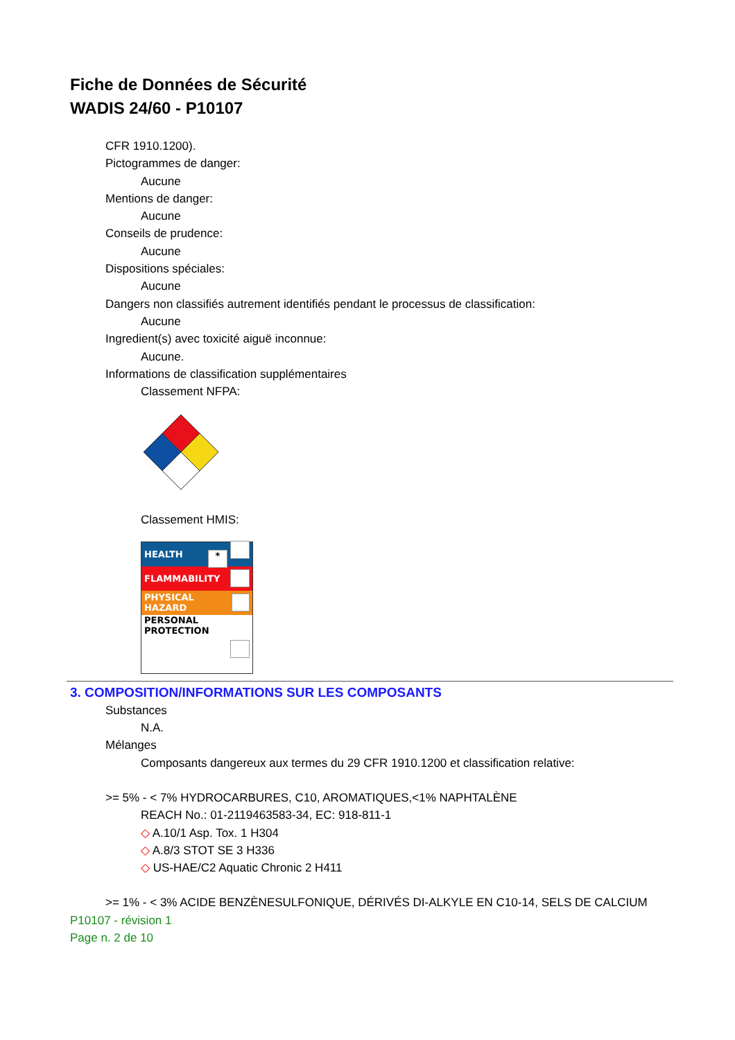Fiche de Données de Sécurité
WADIS 24/60 - P10107
CFR 1910.1200).
Pictogrammes de danger:
Aucune
Mentions de danger:
Aucune
Conseils de prudence:
Aucune
Dispositions spéciales:
Aucune
Dangers non classifiés autrement identifiés pendant le processus de classification:
Aucune
Ingredient(s) avec toxicité aiguë inconnue:
Aucune.
Informations de classification supplémentaires
Classement NFPA:
Classement HMIS:
HEALTH *
FLAMMABILITY
PHYSICAL HAZARD
PERSONAL PROTECTION
3. COMPOSITION/INFORMATIONS SUR LES COMPOSANTS
Substances
N.A.
Mélanges
Composants dangereux aux termes du 29 CFR 1910.1200 et classification relative:
>= 5% - < 7% HYDROCARBURES, C10, AROMATIQUES,<1% NAPHTALÈNE
REACH No.: 01-2119463583-34, EC: 918-811-1
◇ A.10/1 Asp. Tox. 1 H304
◇ A.8/3 STOT SE 3 H336
◇ US-HAE/C2 Aquatic Chronic 2 H411
>= 1% - < 3% ACIDE BENZÈNESULFONIQUE, DÉRIVÉS DI-ALKYLE EN C10-14, SELS DE CALCIUM
P10107 - révision 1
Page n. 2 de 10